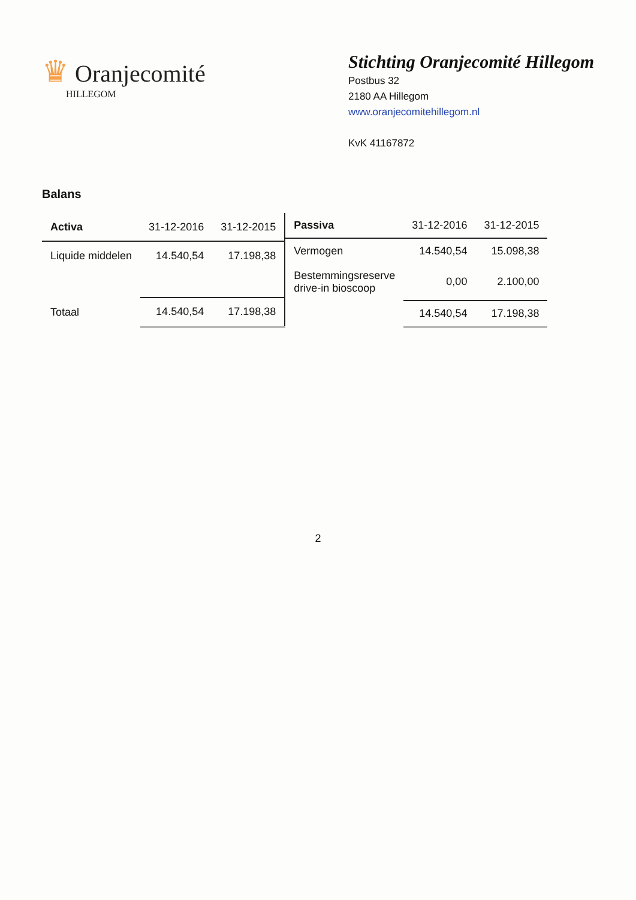♛ Oranjecomité
HILLEGOM
Stichting Oranjecomité Hillegom
Postbus 32
2180 AA Hillegom
www.oranjecomitehillegom.nl
KvK 41167872
Balans
| Activa | 31-12-2016 | 31-12-2015 |
| --- | --- | --- |
| Liquide middelen | 14.540,54 | 17.198,38 |
| Totaal | 14.540,54 | 17.198,38 |
| Passiva | 31-12-2016 | 31-12-2015 |
| --- | --- | --- |
| Vermogen | 14.540,54 | 15.098,38 |
| Bestemmingsreserve drive-in bioscoop | 0,00 | 2.100,00 |
| | 14.540,54 | 17.198,38 |
2